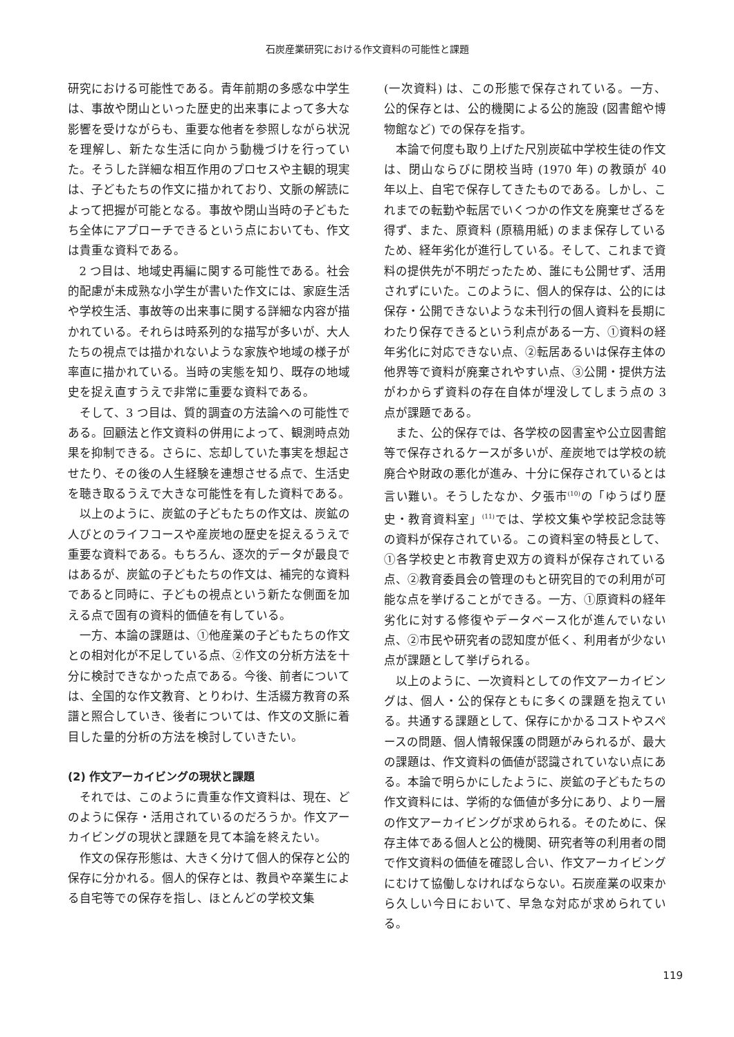石炭産業研究における作文資料の可能性と課題
研究における可能性である。青年前期の多感な中学生は、事故や閉山といった歴史的出来事によって多大な影響を受けながらも、重要な他者を参照しながら状況を理解し、新たな生活に向かう動機づけを行っていた。そうした詳細な相互作用のプロセスや主観的現実は、子どもたちの作文に描かれており、文脈の解読によって把握が可能となる。事故や閉山当時の子どもたち全体にアプローチできるという点においても、作文は貴重な資料である。
2 つ目は、地域史再編に関する可能性である。社会的配慮が未成熟な小学生が書いた作文には、家庭生活や学校生活、事故等の出来事に関する詳細な内容が描かれている。それらは時系列的な描写が多いが、大人たちの視点では描かれないような家族や地域の様子が率直に描かれている。当時の実態を知り、既存の地域史を捉え直すうえで非常に重要な資料である。
そして、3 つ目は、質的調査の方法論への可能性である。回顧法と作文資料の併用によって、観測時点効果を抑制できる。さらに、忘却していた事実を想起させたり、その後の人生経験を連想させる点で、生活史を聴き取るうえで大きな可能性を有した資料である。
以上のように、炭鉱の子どもたちの作文は、炭鉱の人びとのライフコースや産炭地の歴史を捉えるうえで重要な資料である。もちろん、逐次的データが最良ではあるが、炭鉱の子どもたちの作文は、補完的な資料であると同時に、子どもの視点という新たな側面を加える点で固有の資料的価値を有している。
一方、本論の課題は、①他産業の子どもたちの作文との相対化が不足している点、②作文の分析方法を十分に検討できなかった点である。今後、前者については、全国的な作文教育、とりわけ、生活綴方教育の系譜と照合していき、後者については、作文の文脈に着目した量的分析の方法を検討していきたい。
(2) 作文アーカイビングの現状と課題
それでは、このように貴重な作文資料は、現在、どのように保存・活用されているのだろうか。作文アーカイビングの現状と課題を見て本論を終えたい。
作文の保存形態は、大きく分けて個人的保存と公的保存に分かれる。個人的保存とは、教員や卒業生による自宅等での保存を指し、ほとんどの学校文集
(一次資料) は、この形態で保存されている。一方、公的保存とは、公的機関による公的施設 (図書館や博物館など) での保存を指す。
本論で何度も取り上げた尺別炭砿中学校生徒の作文は、閉山ならびに閉校当時 (1970 年) の教頭が 40 年以上、自宅で保存してきたものである。しかし、これまでの転勤や転居でいくつかの作文を廃棄せざるを得ず、また、原資料 (原稿用紙) のまま保存しているため、経年劣化が進行している。そして、これまで資料の提供先が不明だったため、誰にも公開せず、活用されずにいた。このように、個人的保存は、公的には保存・公開できないような未刊行の個人資料を長期にわたり保存できるという利点がある一方、①資料の経年劣化に対応できない点、②転居あるいは保存主体の他界等で資料が廃棄されやすい点、③公開・提供方法がわからず資料の存在自体が埋没してしまう点の 3 点が課題である。
また、公的保存では、各学校の図書室や公立図書館等で保存されるケースが多いが、産炭地では学校の統廃合や財政の悪化が進み、十分に保存されているとは言い難い。そうしたなか、夕張市<sup>(10)</sup>の「ゆうばり歴史・教育資料室」<sup>(11)</sup>では、学校文集や学校記念誌等の資料が保存されている。この資料室の特長として、①各学校史と市教育史双方の資料が保存されている点、②教育委員会の管理のもと研究目的での利用が可能な点を挙げることができる。一方、①原資料の経年劣化に対する修復やデータベース化が進んでいない点、②市民や研究者の認知度が低く、利用者が少ない点が課題として挙げられる。
以上のように、一次資料としての作文アーカイビングは、個人・公的保存ともに多くの課題を抱えている。共通する課題として、保存にかかるコストやスペースの問題、個人情報保護の問題がみられるが、最大の課題は、作文資料の価値が認識されていない点にある。本論で明らかにしたように、炭鉱の子どもたちの作文資料には、学術的な価値が多分にあり、より一層の作文アーカイビングが求められる。そのために、保存主体である個人と公的機関、研究者等の利用者の間で作文資料の価値を確認し合い、作文アーカイビングにむけて協働しなければならない。石炭産業の収束から久しい今日において、早急な対応が求められている。
119